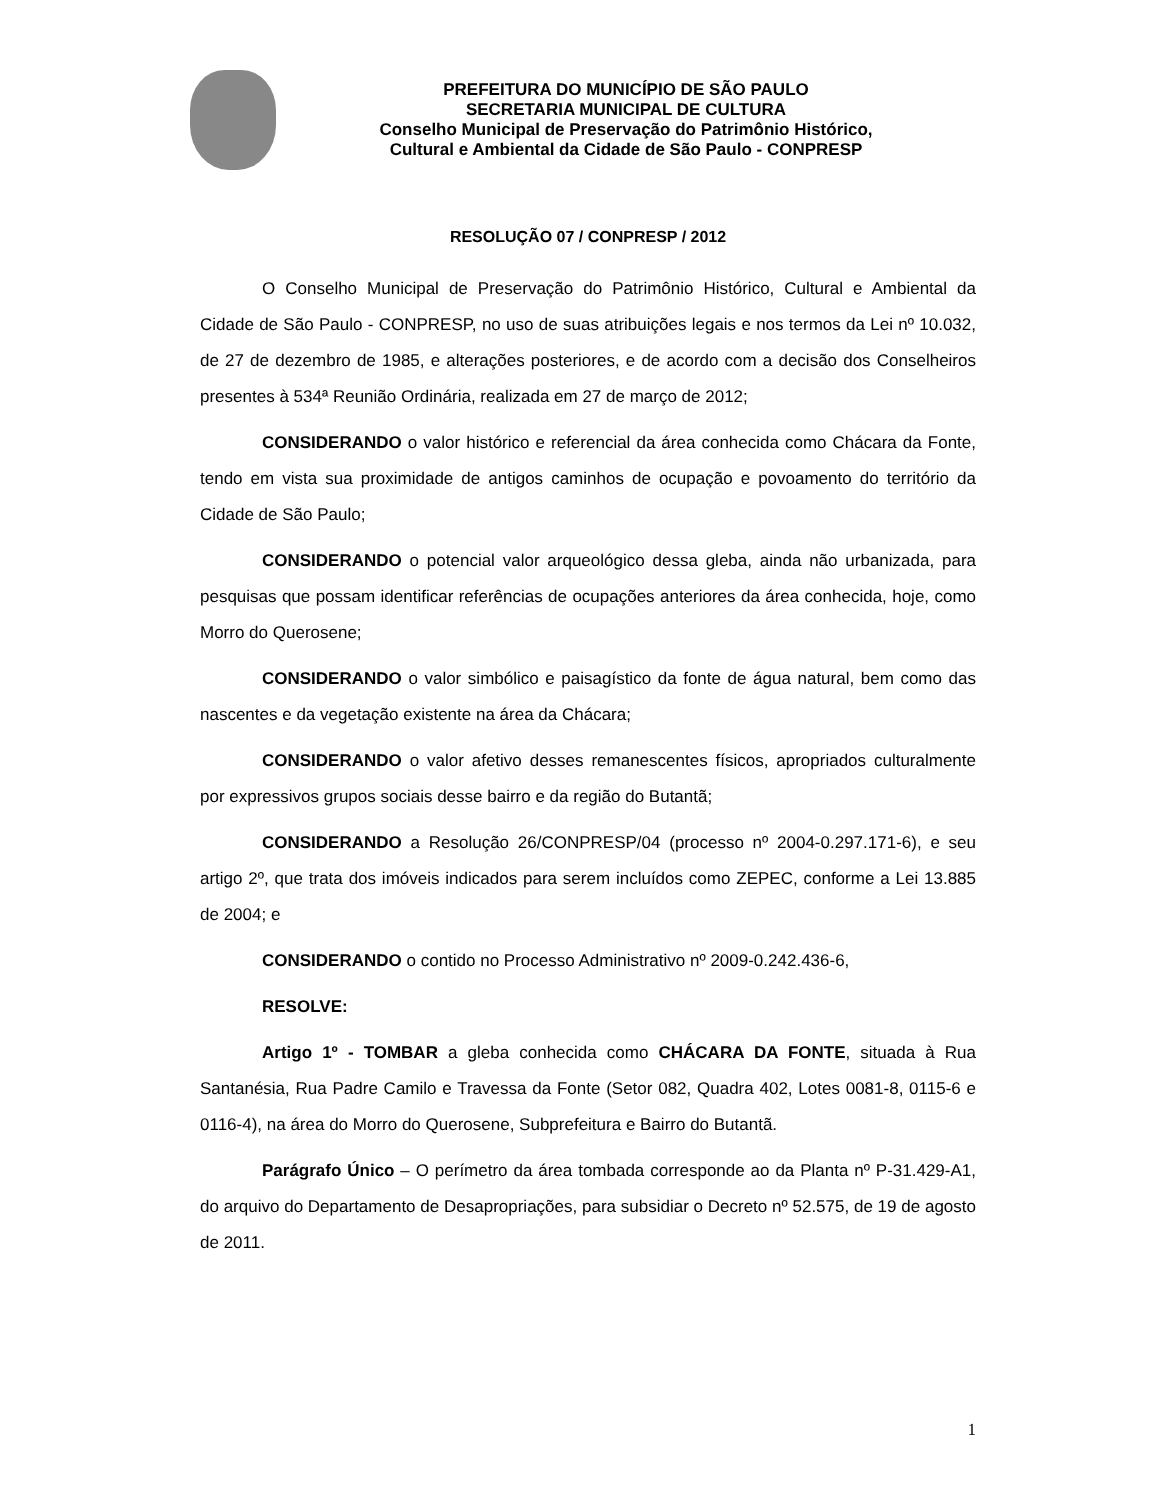PREFEITURA DO MUNICÍPIO DE SÃO PAULO
SECRETARIA MUNICIPAL DE CULTURA
Conselho Municipal de Preservação do Patrimônio Histórico,
Cultural e Ambiental da Cidade de São Paulo - CONPRESP
RESOLUÇÃO 07 / CONPRESP / 2012
O Conselho Municipal de Preservação do Patrimônio Histórico, Cultural e Ambiental da Cidade de São Paulo - CONPRESP, no uso de suas atribuições legais e nos termos da Lei nº 10.032, de 27 de dezembro de 1985, e alterações posteriores, e de acordo com a decisão dos Conselheiros presentes à 534ª Reunião Ordinária, realizada em 27 de março de 2012;
CONSIDERANDO o valor histórico e referencial da área conhecida como Chácara da Fonte, tendo em vista sua proximidade de antigos caminhos de ocupação e povoamento do território da Cidade de São Paulo;
CONSIDERANDO o potencial valor arqueológico dessa gleba, ainda não urbanizada, para pesquisas que possam identificar referências de ocupações anteriores da área conhecida, hoje, como Morro do Querosene;
CONSIDERANDO o valor simbólico e paisagístico da fonte de água natural, bem como das nascentes e da vegetação existente na área da Chácara;
CONSIDERANDO o valor afetivo desses remanescentes físicos, apropriados culturalmente por expressivos grupos sociais desse bairro e da região do Butantã;
CONSIDERANDO a Resolução 26/CONPRESP/04 (processo nº 2004-0.297.171-6), e seu artigo 2º, que trata dos imóveis indicados para serem incluídos como ZEPEC, conforme a Lei 13.885 de 2004; e
CONSIDERANDO o contido no Processo Administrativo nº 2009-0.242.436-6,
RESOLVE:
Artigo 1º - TOMBAR a gleba conhecida como CHÁCARA DA FONTE, situada à Rua Santanésia, Rua Padre Camilo e Travessa da Fonte (Setor 082, Quadra 402, Lotes 0081-8, 0115-6 e 0116-4), na área do Morro do Querosene, Subprefeitura e Bairro do Butantã.
Parágrafo Único – O perímetro da área tombada corresponde ao da Planta nº P-31.429-A1, do arquivo do Departamento de Desapropriações, para subsidiar o Decreto nº 52.575, de 19 de agosto de 2011.
1